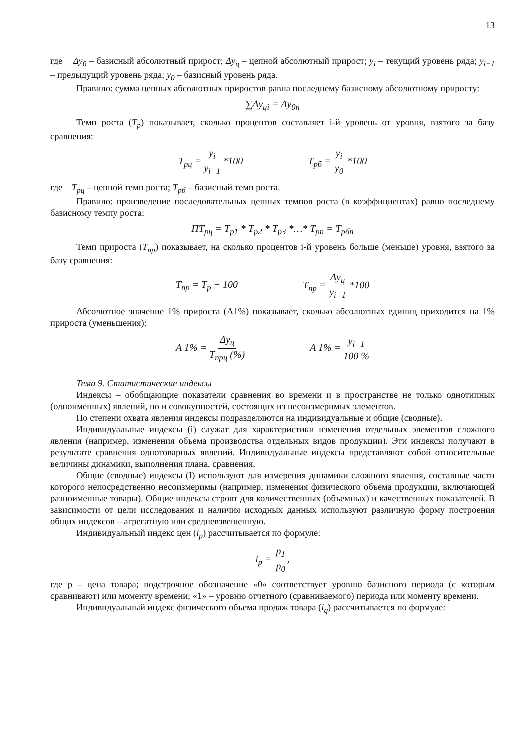13
где Δy<sub>б</sub> – базисный абсолютный прирост; Δy<sub>ц</sub> – цепной абсолютный прирост; y<sub>i</sub> – текущий уровень ряда; y<sub>i−1</sub> – предыдущий уровень ряда; y<sub>0</sub> – базисный уровень ряда.
Правило: сумма цепных абсолютных приростов равна последнему базисному абсолютному приросту:
∑Δy<sub>цi</sub> = Δy<sub>0n</sub>
Темп роста (T<sub>p</sub>) показывает, сколько процентов составляет i-й уровень от уровня, взятого за базу сравнения:
T<sub>pц</sub> = y<sub>i</sub> y<sub>i−1</sub> *100 T<sub>pб</sub> = y<sub>i</sub> y<sub>0</sub> *100
где T<sub>pц</sub> – цепной темп роста; T<sub>pб</sub> – базисный темп роста.
Правило: произведение последовательных цепных темпов роста (в коэффициентах) равно последнему базисному темпу роста:
ПT<sub>pц</sub> = T<sub>p1</sub> * T<sub>p2</sub> * T<sub>p3</sub> *…* T<sub>pn</sub> = T<sub>pбn</sub>
Темп прироста (T<sub>пр</sub>) показывает, на сколько процентов i-й уровень больше (меньше) уровня, взятого за базу сравнения:
T<sub>пр</sub> = T<sub>p</sub> − 100 T<sub>пр</sub> = Δy<sub>ц</sub> y<sub>i−1</sub> *100
Абсолютное значение 1% прироста (А1%) показывает, сколько абсолютных единиц приходится на 1% прироста (уменьшения):
A 1% = Δy<sub>ц</sub> T<sub>прц</sub> (%) A 1% = y<sub>i−1</sub> 100 %
Тема 9. Статистические индексы
Индексы – обобщающие показатели сравнения во времени и в пространстве не только однотипных (одноименных) явлений, но и совокупностей, состоящих из несоизмеримых элементов.
По степени охвата явления индексы подразделяются на индивидуальные и общие (сводные).
Индивидуальные индексы (i) служат для характеристики изменения отдельных элементов сложного явления (например, изменения объема производства отдельных видов продукции). Эти индексы получают в результате сравнения однотоварных явлений. Индивидуальные индексы представляют собой относительные величины динамики, выполнения плана, сравнения.
Общие (сводные) индексы (I) используют для измерения динамики сложного явления, составные части которого непосредственно несоизмеримы (например, изменения физического объема продукции, включающей разноименные товары). Общие индексы строят для количественных (объемных) и качественных показателей. В зависимости от цели исследования и наличия исходных данных используют различную форму построения общих индексов – агрегатную или средневзвешенную.
Индивидуальный индекс цен (i<sub>p</sub>) рассчитывается по формуле:
i<sub>p</sub> = p<sub>1</sub> p<sub>0</sub>,
где р – цена товара; подстрочное обозначение «0» соответствует уровню базисного периода (с которым сравнивают) или моменту времени; «1» – уровню отчетного (сравниваемого) периода или моменту времени.
Индивидуальный индекс физического объема продаж товара (i<sub>q</sub>) рассчитывается по формуле: